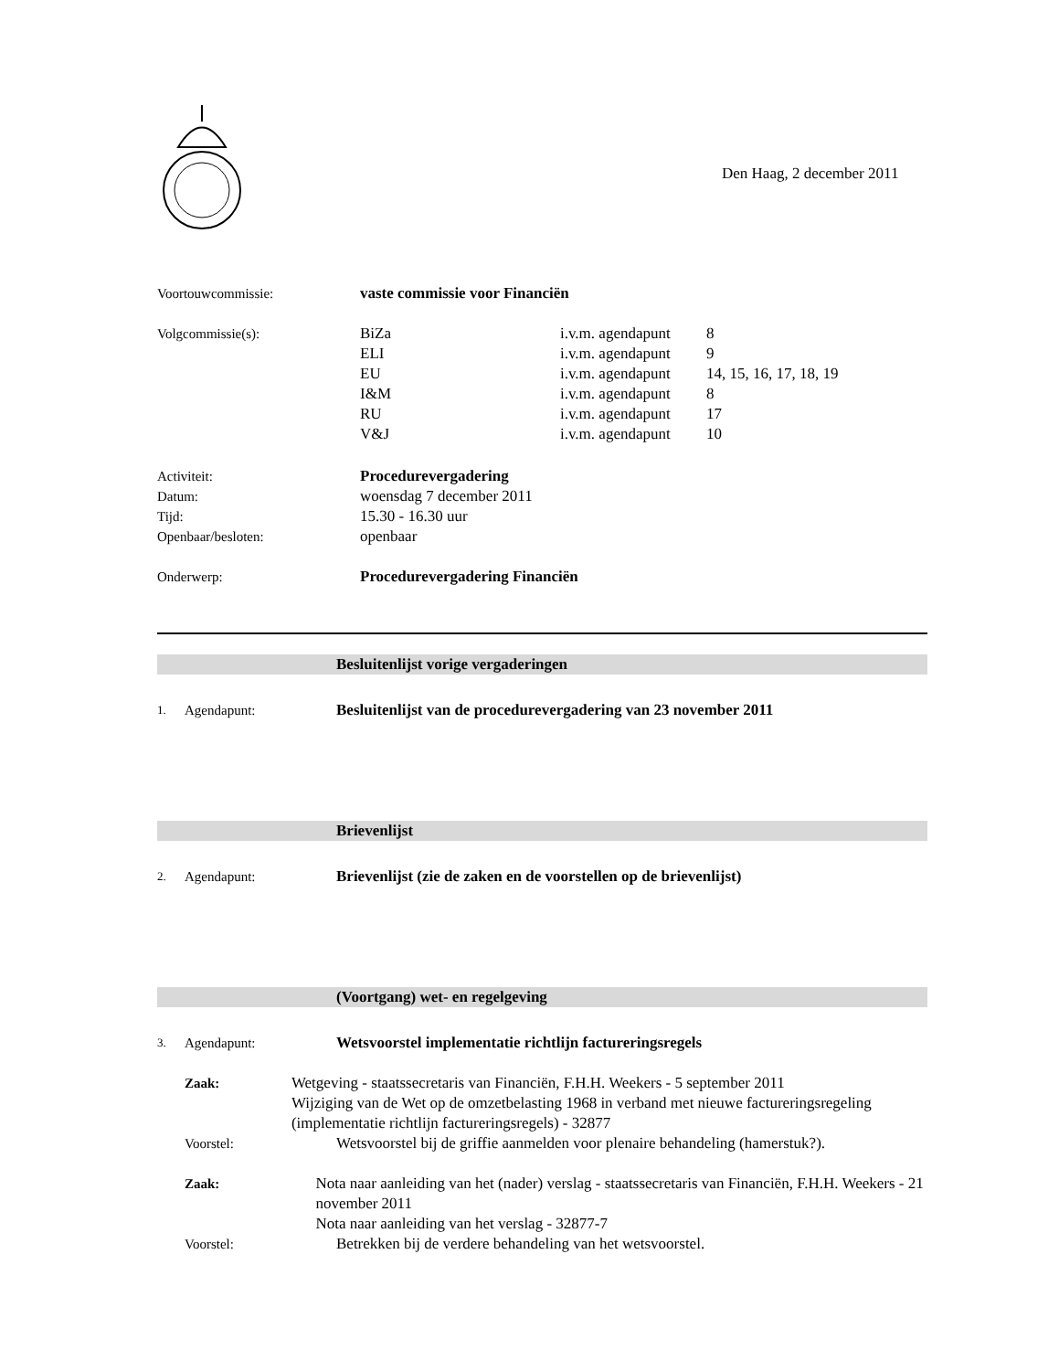Den Haag, 2 december 2011
Voortouwcommissie: vaste commissie voor Financiën
Volgcommissie(s):
BiZa
i.v.m. agendapunt
8
ELI
i.v.m. agendapunt
9
EU
i.v.m. agendapunt
14, 15, 16, 17, 18, 19
I&M
i.v.m. agendapunt
8
RU
i.v.m. agendapunt
17
V&J
i.v.m. agendapunt
10
Activiteit: Procedurevergadering
Datum: woensdag 7 december 2011
Tijd: 15.30 - 16.30 uur
Openbaar/besloten: openbaar
Onderwerp: Procedurevergadering Financiën
Besluitenlijst vorige vergaderingen
1.
Agendapunt: Besluitenlijst van de procedurevergadering van 23 november 2011
Brievenlijst
2.
Agendapunt: Brievenlijst (zie de zaken en de voorstellen op de brievenlijst)
(Voortgang) wet- en regelgeving
3.
Agendapunt: Wetsvoorstel implementatie richtlijn factureringsregels
Zaak: Wetgeving - staatssecretaris van Financiën, F.H.H. Weekers - 5 september 2011
Wijziging van de Wet op de omzetbelasting 1968 in verband met nieuwe factureringsregeling (implementatie richtlijn factureringsregels) - 32877
Voorstel: Wetsvoorstel bij de griffie aanmelden voor plenaire behandeling (hamerstuk?).
Zaak: Nota naar aanleiding van het (nader) verslag - staatssecretaris van Financiën, F.H.H. Weekers - 21 november 2011
Nota naar aanleiding van het verslag - 32877-7
Voorstel: Betrekken bij de verdere behandeling van het wetsvoorstel.